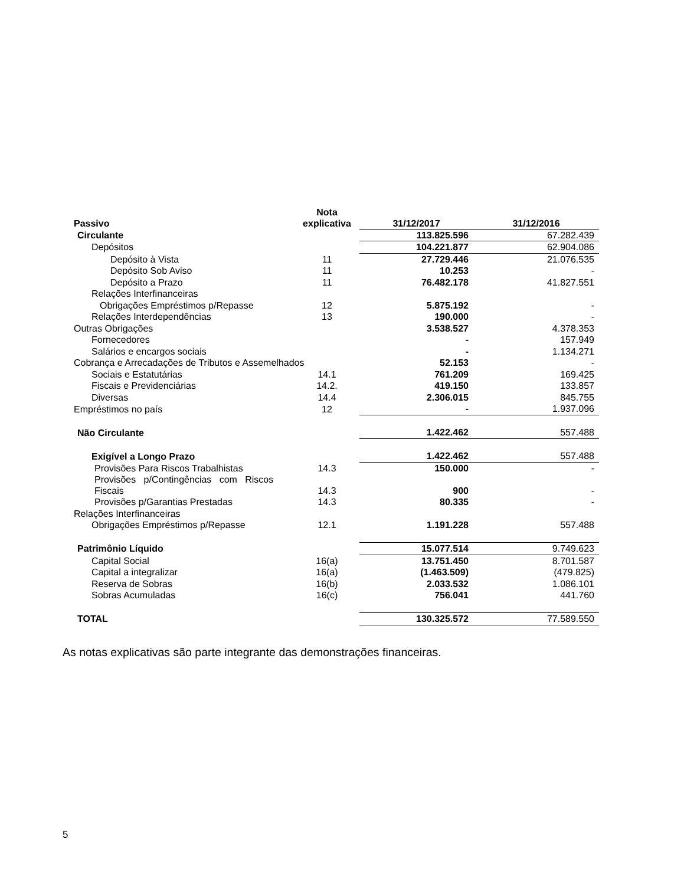| Passivo | Nota explicativa | 31/12/2017 | 31/12/2016 |
| --- | --- | --- | --- |
| Circulante | | 113.825.596 | 67.282.439 |
| Depósitos | | 104.221.877 | 62.904.086 |
| Depósito à Vista | 11 | 27.729.446 | 21.076.535 |
| Depósito Sob Aviso | 11 | 10.253 | - |
| Depósito a Prazo | 11 | 76.482.178 | 41.827.551 |
| Relações Interfinanceiras | | | |
| Obrigações Empréstimos p/Repasse | 12 | 5.875.192 | - |
| Relações Interdependências | 13 | 190.000 | - |
| Outras Obrigações | | 3.538.527 | 4.378.353 |
| Fornecedores | | - | 157.949 |
| Salários e encargos sociais | | - | 1.134.271 |
| Cobrança e Arrecadações de Tributos e Assemelhados | | 52.153 | - |
| Sociais e Estatutárias | 14.1 | 761.209 | 169.425 |
| Fiscais e Previdenciárias | 14.2. | 419.150 | 133.857 |
| Diversas | 14.4 | 2.306.015 | 845.755 |
| Empréstimos no país | 12 | - | 1.937.096 |
| Não Circulante | | 1.422.462 | 557.488 |
| Exigível a Longo Prazo | | 1.422.462 | 557.488 |
| Provisões Para Riscos Trabalhistas | 14.3 | 150.000 | - |
| Provisões p/Contingências com Riscos Fiscais | 14.3 | 900 | - |
| Provisões p/Garantias Prestadas | 14.3 | 80.335 | - |
| Relações Interfinanceiras | | | |
| Obrigações Empréstimos p/Repasse | 12.1 | 1.191.228 | 557.488 |
| Patrimônio Líquido | | 15.077.514 | 9.749.623 |
| Capital Social | 16(a) | 13.751.450 | 8.701.587 |
| Capital a integralizar | 16(a) | (1.463.509) | (479.825) |
| Reserva de Sobras | 16(b) | 2.033.532 | 1.086.101 |
| Sobras Acumuladas | 16(c) | 756.041 | 441.760 |
| TOTAL | | 130.325.572 | 77.589.550 |
As notas explicativas são parte integrante das demonstrações financeiras.
5